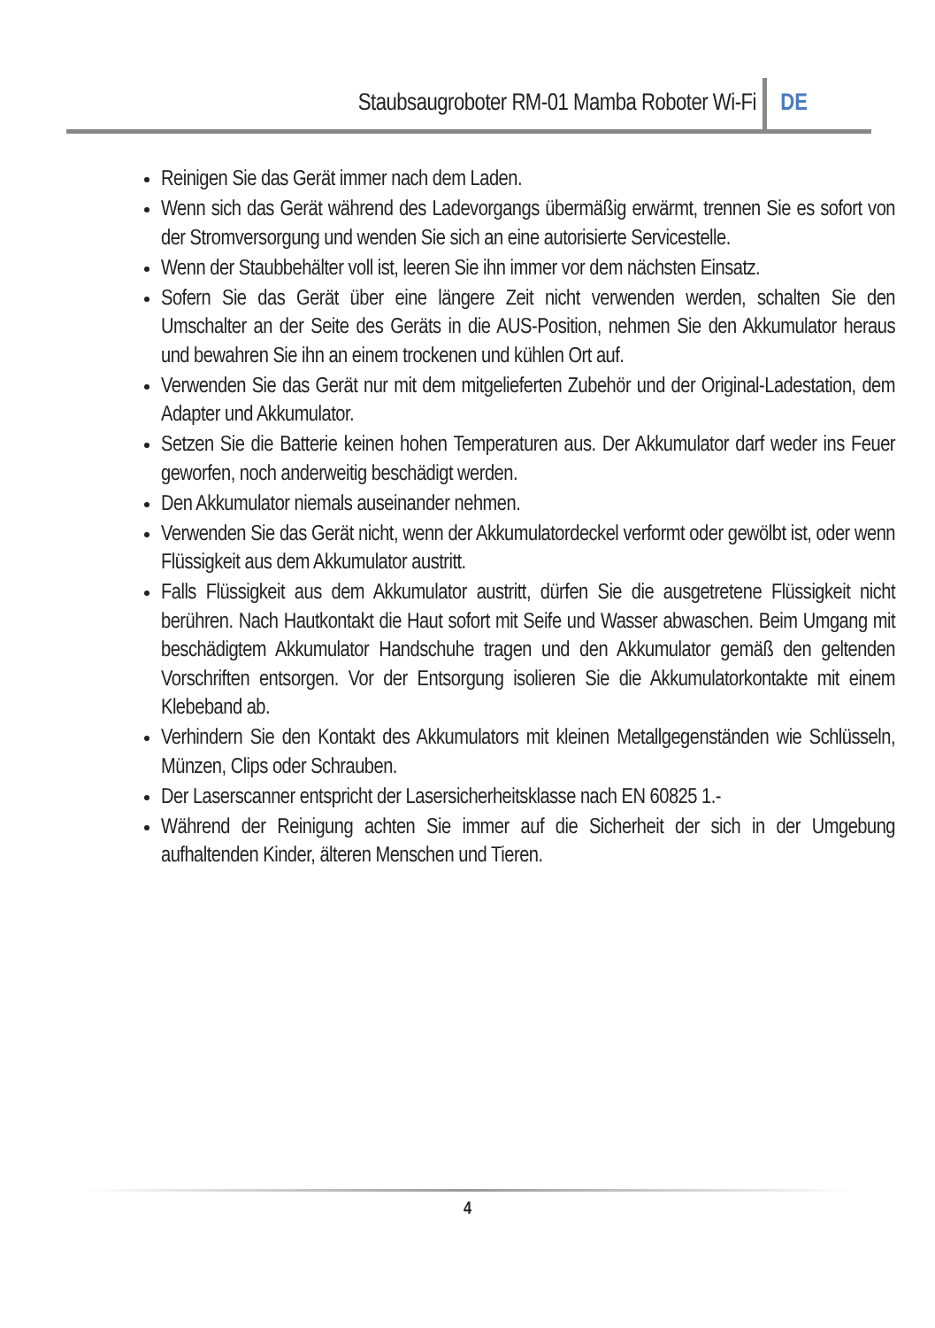Staubsaugroboter RM-01 Mamba Roboter Wi-Fi DE
Reinigen Sie das Gerät immer nach dem Laden.
Wenn sich das Gerät während des Ladevorgangs übermäßig erwärmt, trennen Sie es sofort von der Stromversorgung und wenden Sie sich an eine autorisierte Servicestelle.
Wenn der Staubbehälter voll ist, leeren Sie ihn immer vor dem nächsten Einsatz.
Sofern Sie das Gerät über eine längere Zeit nicht verwenden werden, schalten Sie den Umschalter an der Seite des Geräts in die AUS-Position, nehmen Sie den Akkumulator heraus und bewahren Sie ihn an einem trockenen und kühlen Ort auf.
Verwenden Sie das Gerät nur mit dem mitgelieferten Zubehör und der Original-Ladestation, dem Adapter und Akkumulator.
Setzen Sie die Batterie keinen hohen Temperaturen aus. Der Akkumulator darf weder ins Feuer geworfen, noch anderweitig beschädigt werden.
Den Akkumulator niemals auseinander nehmen.
Verwenden Sie das Gerät nicht, wenn der Akkumulatordeckel verformt oder gewölbt ist, oder wenn Flüssigkeit aus dem Akkumulator austritt.
Falls Flüssigkeit aus dem Akkumulator austritt, dürfen Sie die ausgetretene Flüssigkeit nicht berühren. Nach Hautkontakt die Haut sofort mit Seife und Wasser abwaschen. Beim Umgang mit beschädigtem Akkumulator Handschuhe tragen und den Akkumulator gemäß den geltenden Vorschriften entsorgen. Vor der Entsorgung isolieren Sie die Akkumulatorkontakte mit einem Klebeband ab.
Verhindern Sie den Kontakt des Akkumulators mit kleinen Metallgegenständen wie Schlüsseln, Münzen, Clips oder Schrauben.
Der Laserscanner entspricht der Lasersicherheitsklasse nach EN 60825 1.-
Während der Reinigung achten Sie immer auf die Sicherheit der sich in der Umgebung aufhaltenden Kinder, älteren Menschen und Tieren.
4